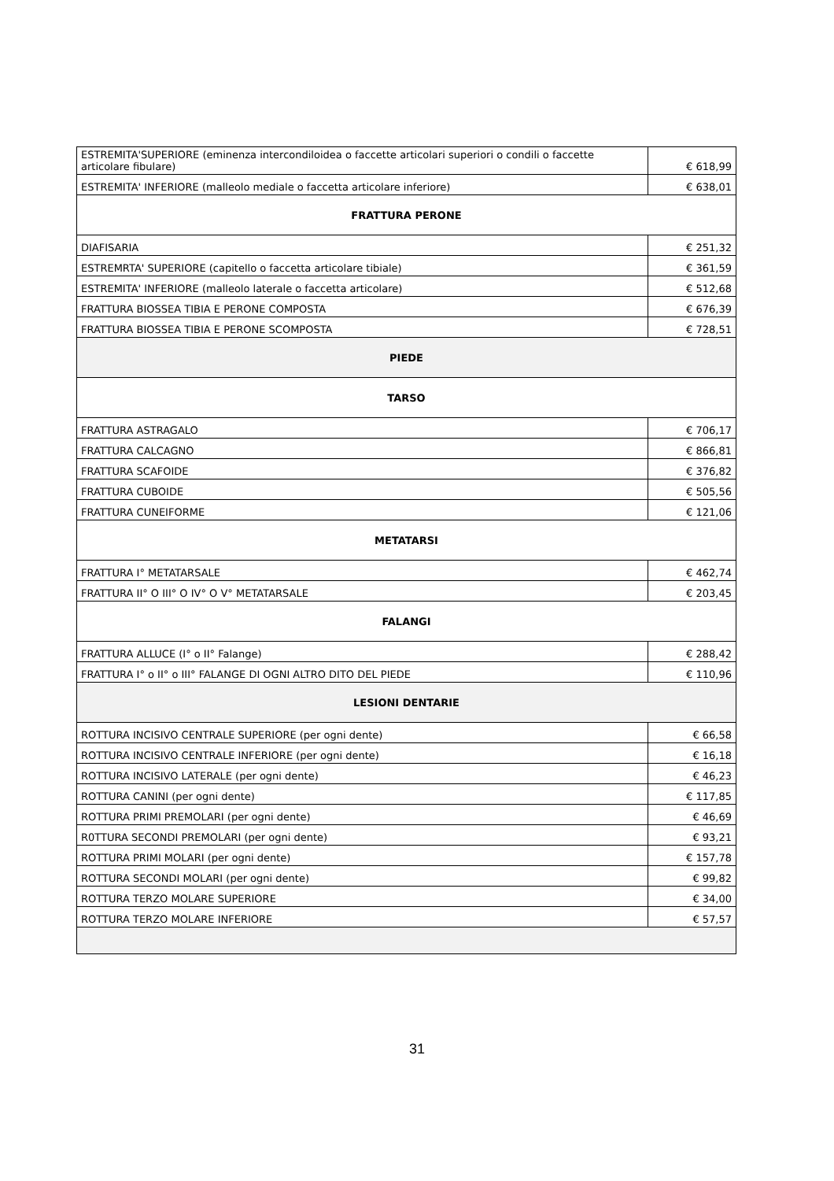| ESTREMITA'SUPERIORE (eminenza intercondiloidea o faccette articolari superiori o condili o faccette articolare fibulare) | € 618,99 |
| ESTREMITA' INFERIORE (malleolo mediale o faccetta articolare inferiore) | € 638,01 |
| FRATTURA PERONE | |
| DIAFISARIA | € 251,32 |
| ESTREMRTA' SUPERIORE (capitello o faccetta articolare tibiale) | € 361,59 |
| ESTREMITA' INFERIORE (malleolo laterale o faccetta articolare) | € 512,68 |
| FRATTURA BIOSSEA TIBIA E PERONE COMPOSTA | € 676,39 |
| FRATTURA BIOSSEA TIBIA E PERONE SCOMPOSTA | € 728,51 |
| PIEDE | |
| TARSO | |
| FRATTURA ASTRAGALO | € 706,17 |
| FRATTURA CALCAGNO | € 866,81 |
| FRATTURA SCAFOIDE | € 376,82 |
| FRATTURA CUBOIDE | € 505,56 |
| FRATTURA CUNEIFORME | € 121,06 |
| METATARSI | |
| FRATTURA I° METATARSALE | € 462,74 |
| FRATTURA II° O III° O IV° O V° METATARSALE | € 203,45 |
| FALANGI | |
| FRATTURA ALLUCE (I° o II° Falange) | € 288,42 |
| FRATTURA I° o II° o III° FALANGE DI OGNI ALTRO DITO DEL PIEDE | € 110,96 |
| LESIONI DENTARIE | |
| ROTTURA INCISIVO CENTRALE SUPERIORE (per ogni dente) | € 66,58 |
| ROTTURA INCISIVO CENTRALE INFERIORE (per ogni dente) | € 16,18 |
| ROTTURA INCISIVO LATERALE (per ogni dente) | € 46,23 |
| ROTTURA CANINI (per ogni dente) | € 117,85 |
| ROTTURA PRIMI PREMOLARI (per ogni dente) | € 46,69 |
| R0TTURA SECONDI PREMOLARI (per ogni dente) | € 93,21 |
| ROTTURA PRIMI MOLARI (per ogni dente) | € 157,78 |
| ROTTURA SECONDI MOLARI (per ogni dente) | € 99,82 |
| ROTTURA TERZO MOLARE SUPERIORE | € 34,00 |
| ROTTURA TERZO MOLARE INFERIORE | € 57,57 |
31